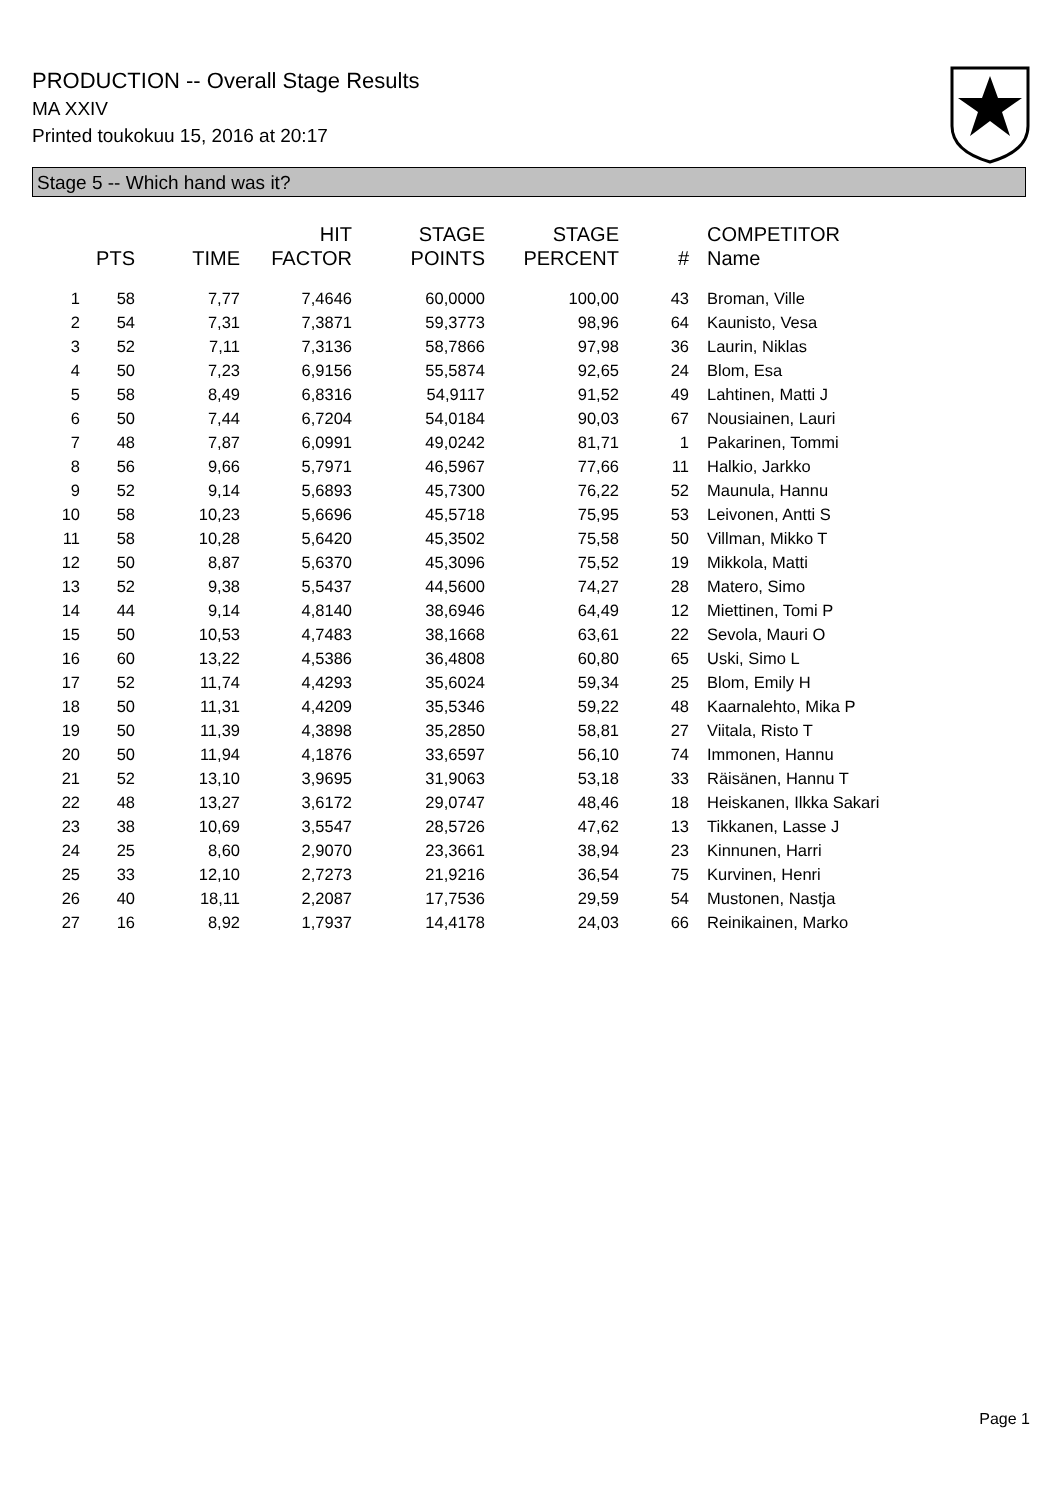PRODUCTION -- Overall Stage Results
MA XXIV
Printed toukokuu 15, 2016 at 20:17
Stage 5 -- Which hand was it?
| | PTS | TIME | HIT FACTOR | STAGE POINTS | STAGE PERCENT | # | COMPETITOR Name |
| --- | --- | --- | --- | --- | --- | --- | --- |
| 1 | 58 | 7,77 | 7,4646 | 60,0000 | 100,00 | 43 | Broman, Ville |
| 2 | 54 | 7,31 | 7,3871 | 59,3773 | 98,96 | 64 | Kaunisto, Vesa |
| 3 | 52 | 7,11 | 7,3136 | 58,7866 | 97,98 | 36 | Laurin, Niklas |
| 4 | 50 | 7,23 | 6,9156 | 55,5874 | 92,65 | 24 | Blom, Esa |
| 5 | 58 | 8,49 | 6,8316 | 54,9117 | 91,52 | 49 | Lahtinen, Matti J |
| 6 | 50 | 7,44 | 6,7204 | 54,0184 | 90,03 | 67 | Nousiainen, Lauri |
| 7 | 48 | 7,87 | 6,0991 | 49,0242 | 81,71 | 1 | Pakarinen, Tommi |
| 8 | 56 | 9,66 | 5,7971 | 46,5967 | 77,66 | 11 | Halkio, Jarkko |
| 9 | 52 | 9,14 | 5,6893 | 45,7300 | 76,22 | 52 | Maunula, Hannu |
| 10 | 58 | 10,23 | 5,6696 | 45,5718 | 75,95 | 53 | Leivonen, Antti S |
| 11 | 58 | 10,28 | 5,6420 | 45,3502 | 75,58 | 50 | Villman, Mikko T |
| 12 | 50 | 8,87 | 5,6370 | 45,3096 | 75,52 | 19 | Mikkola, Matti |
| 13 | 52 | 9,38 | 5,5437 | 44,5600 | 74,27 | 28 | Matero, Simo |
| 14 | 44 | 9,14 | 4,8140 | 38,6946 | 64,49 | 12 | Miettinen, Tomi P |
| 15 | 50 | 10,53 | 4,7483 | 38,1668 | 63,61 | 22 | Sevola, Mauri O |
| 16 | 60 | 13,22 | 4,5386 | 36,4808 | 60,80 | 65 | Uski, Simo L |
| 17 | 52 | 11,74 | 4,4293 | 35,6024 | 59,34 | 25 | Blom, Emily H |
| 18 | 50 | 11,31 | 4,4209 | 35,5346 | 59,22 | 48 | Kaarnalehto, Mika P |
| 19 | 50 | 11,39 | 4,3898 | 35,2850 | 58,81 | 27 | Viitala, Risto T |
| 20 | 50 | 11,94 | 4,1876 | 33,6597 | 56,10 | 74 | Immonen, Hannu |
| 21 | 52 | 13,10 | 3,9695 | 31,9063 | 53,18 | 33 | Räisänen, Hannu T |
| 22 | 48 | 13,27 | 3,6172 | 29,0747 | 48,46 | 18 | Heiskanen, Ilkka Sakari |
| 23 | 38 | 10,69 | 3,5547 | 28,5726 | 47,62 | 13 | Tikkanen, Lasse J |
| 24 | 25 | 8,60 | 2,9070 | 23,3661 | 38,94 | 23 | Kinnunen, Harri |
| 25 | 33 | 12,10 | 2,7273 | 21,9216 | 36,54 | 75 | Kurvinen, Henri |
| 26 | 40 | 18,11 | 2,2087 | 17,7536 | 29,59 | 54 | Mustonen, Nastja |
| 27 | 16 | 8,92 | 1,7937 | 14,4178 | 24,03 | 66 | Reinikainen, Marko |
Page 1